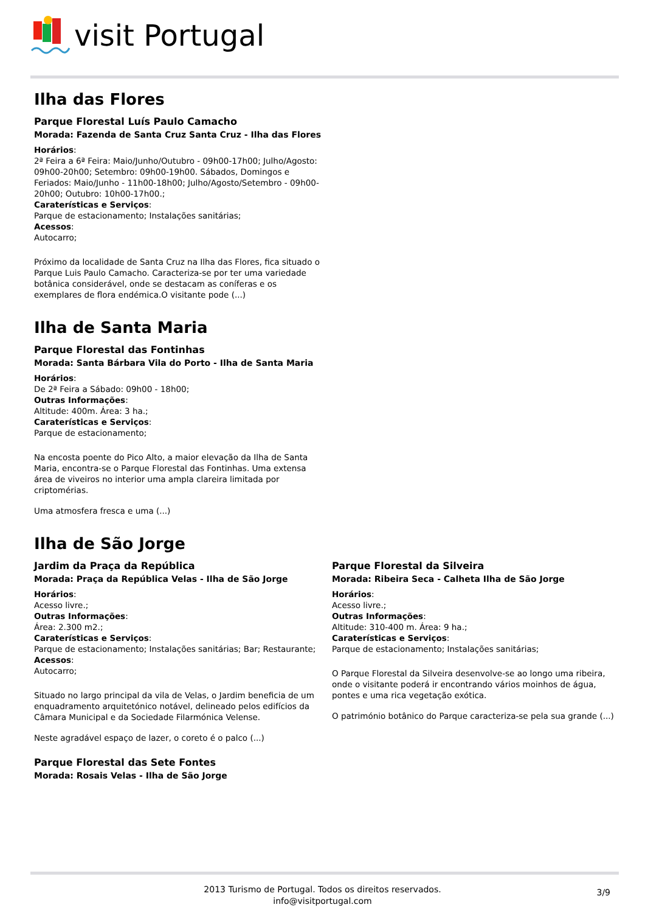visit Portugal
Ilha das Flores
Parque Florestal Luís Paulo Camacho
Morada: Fazenda de Santa Cruz Santa Cruz - Ilha das Flores
Horários:
2ª Feira a 6ª Feira: Maio/Junho/Outubro - 09h00-17h00; Julho/Agosto: 09h00-20h00; Setembro: 09h00-19h00. Sábados, Domingos e Feriados: Maio/Junho - 11h00-18h00; Julho/Agosto/Setembro - 09h00-20h00; Outubro: 10h00-17h00.;
Caraterísticas e Serviços:
Parque de estacionamento; Instalações sanitárias;
Acessos:
Autocarro;
Próximo da localidade de Santa Cruz na Ilha das Flores, fica situado o Parque Luis Paulo Camacho. Caracteriza-se por ter uma variedade botânica considerável, onde se destacam as coníferas e os exemplares de flora endémica.O visitante pode (...)
Ilha de Santa Maria
Parque Florestal das Fontinhas
Morada: Santa Bárbara Vila do Porto - Ilha de Santa Maria
Horários:
De 2ª Feira a Sábado: 09h00 - 18h00;
Outras Informações:
Altitude: 400m. Área: 3 ha.;
Caraterísticas e Serviços:
Parque de estacionamento;
Na encosta poente do Pico Alto, a maior elevação da Ilha de Santa Maria, encontra-se o Parque Florestal das Fontinhas. Uma extensa área de viveiros no interior uma ampla clareira limitada por criptomérias.
Uma atmosfera fresca e uma (...)
Ilha de São Jorge
Jardim da Praça da República
Morada: Praça da República Velas - Ilha de São Jorge
Horários:
Acesso livre.;
Outras Informações:
Área: 2.300 m2.;
Caraterísticas e Serviços:
Parque de estacionamento; Instalações sanitárias; Bar; Restaurante;
Acessos:
Autocarro;
Situado no largo principal da vila de Velas, o Jardim beneficia de um enquadramento arquitetónico notável, delineado pelos edifícios da Câmara Municipal e da Sociedade Filarmónica Velense.
Neste agradável espaço de lazer, o coreto é o palco (...)
Parque Florestal das Sete Fontes
Morada: Rosais Velas - Ilha de São Jorge
Parque Florestal da Silveira
Morada: Ribeira Seca - Calheta Ilha de São Jorge
Horários:
Acesso livre.;
Outras Informações:
Altitude: 310-400 m. Área: 9 ha.;
Caraterísticas e Serviços:
Parque de estacionamento; Instalações sanitárias;
O Parque Florestal da Silveira desenvolve-se ao longo uma ribeira, onde o visitante poderá ir encontrando vários moinhos de água, pontes e uma rica vegetação exótica.
O património botânico do Parque caracteriza-se pela sua grande (...)
2013 Turismo de Portugal. Todos os direitos reservados.
info@visitportugal.com
3/9